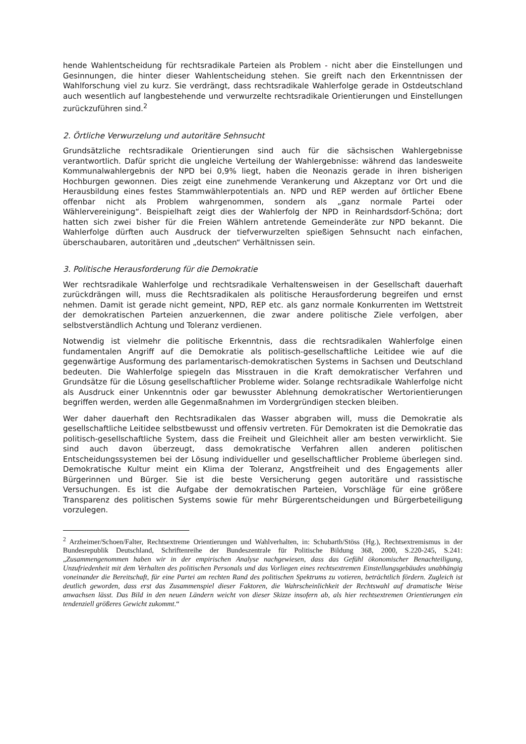hende Wahlentscheidung für rechtsradikale Parteien als Problem - nicht aber die Einstellungen und Gesinnungen, die hinter dieser Wahlentscheidung stehen. Sie greift nach den Erkenntnissen der Wahlforschung viel zu kurz. Sie verdrängt, dass rechtsradikale Wahlerfolge gerade in Ostdeutschland auch wesentlich auf langbestehende und verwurzelte rechtsradikale Orientierungen und Einstellungen zurückzuführen sind.<sup>2</sup>
2. Örtliche Verwurzelung und autoritäre Sehnsucht
Grundsätzliche rechtsradikale Orientierungen sind auch für die sächsischen Wahlergebnisse verantwortlich. Dafür spricht die ungleiche Verteilung der Wahlergebnisse: während das landesweite Kommunalwahlergebnis der NPD bei 0,9% liegt, haben die Neonazis gerade in ihren bisherigen Hochburgen gewonnen. Dies zeigt eine zunehmende Verankerung und Akzeptanz vor Ort und die Herausbildung eines festes Stammwählerpotentials an. NPD und REP werden auf örtlicher Ebene offenbar nicht als Problem wahrgenommen, sondern als „ganz normale Partei oder Wählervereinigung“. Beispielhaft zeigt dies der Wahlerfolg der NPD in Reinhardsdorf-Schöna; dort hatten sich zwei bisher für die Freien Wählern antretende Gemeinderäte zur NPD bekannt. Die Wahlerfolge dürften auch Ausdruck der tiefverwurzelten spießigen Sehnsucht nach einfachen, überschaubaren, autoritären und „deutschen“ Verhältnissen sein.
3. Politische Herausforderung für die Demokratie
Wer rechtsradikale Wahlerfolge und rechtsradikale Verhaltensweisen in der Gesellschaft dauerhaft zurückdrängen will, muss die Rechtsradikalen als politische Herausforderung begreifen und ernst nehmen. Damit ist gerade nicht gemeint, NPD, REP etc. als ganz normale Konkurrenten im Wettstreit der demokratischen Parteien anzuerkennen, die zwar andere politische Ziele verfolgen, aber selbstverständlich Achtung und Toleranz verdienen.
Notwendig ist vielmehr die politische Erkenntnis, dass die rechtsradikalen Wahlerfolge einen fundamentalen Angriff auf die Demokratie als politisch-gesellschaftliche Leitidee wie auf die gegenwärtige Ausformung des parlamentarisch-demokratischen Systems in Sachsen und Deutschland bedeuten. Die Wahlerfolge spiegeln das Misstrauen in die Kraft demokratischer Verfahren und Grundsätze für die Lösung gesellschaftlicher Probleme wider. Solange rechtsradikale Wahlerfolge nicht als Ausdruck einer Unkenntnis oder gar bewusster Ablehnung demokratischer Wertorientierungen begriffen werden, werden alle Gegenmaßnahmen im Vordergründigen stecken bleiben.
Wer daher dauerhaft den Rechtsradikalen das Wasser abgraben will, muss die Demokratie als gesellschaftliche Leitidee selbstbewusst und offensiv vertreten. Für Demokraten ist die Demokratie das politisch-gesellschaftliche System, dass die Freiheit und Gleichheit aller am besten verwirklicht. Sie sind auch davon überzeugt, dass demokratische Verfahren allen anderen politischen Entscheidungssystemen bei der Lösung individueller und gesellschaftlicher Probleme überlegen sind. Demokratische Kultur meint ein Klima der Toleranz, Angstfreiheit und des Engagements aller Bürgerinnen und Bürger. Sie ist die beste Versicherung gegen autoritäre und rassistische Versuchungen. Es ist die Aufgabe der demokratischen Parteien, Vorschläge für eine größere Transparenz des politischen Systems sowie für mehr Bürgerentscheidungen und Bürgerbeteiligung vorzulegen.
<sup>2</sup> Arzheimer/Schoen/Falter, Rechtsextreme Orientierungen und Wahlverhalten, in: Schubarth/Stöss (Hg.), Rechtsextremismus in der Bundesrepublik Deutschland, Schriftenreihe der Bundeszentrale für Politische Bildung 368, 2000, S.220-245, S.241: „Zusammengenommen haben wir in der empirischen Analyse nachgewiesen, dass das Gefühl ökonomischer Benachteiligung, Unzufriedenheit mit dem Verhalten des politischen Personals und das Vorliegen eines rechtsextremen Einstellungsgebäudes unabhängig voneinander die Bereitschaft, für eine Partei am rechten Rand des politischen Spektrums zu votieren, beträchtlich fördern. Zugleich ist deutlich geworden, dass erst das Zusammenspiel dieser Faktoren, die Wahrscheinlichkeit der Rechtswahl auf dramatische Weise anwachsen lässt. Das Bild in den neuen Ländern weicht von dieser Skizze insofern ab, als hier rechtsextremen Orientierungen ein tendenziell größeres Gewicht zukommt.“